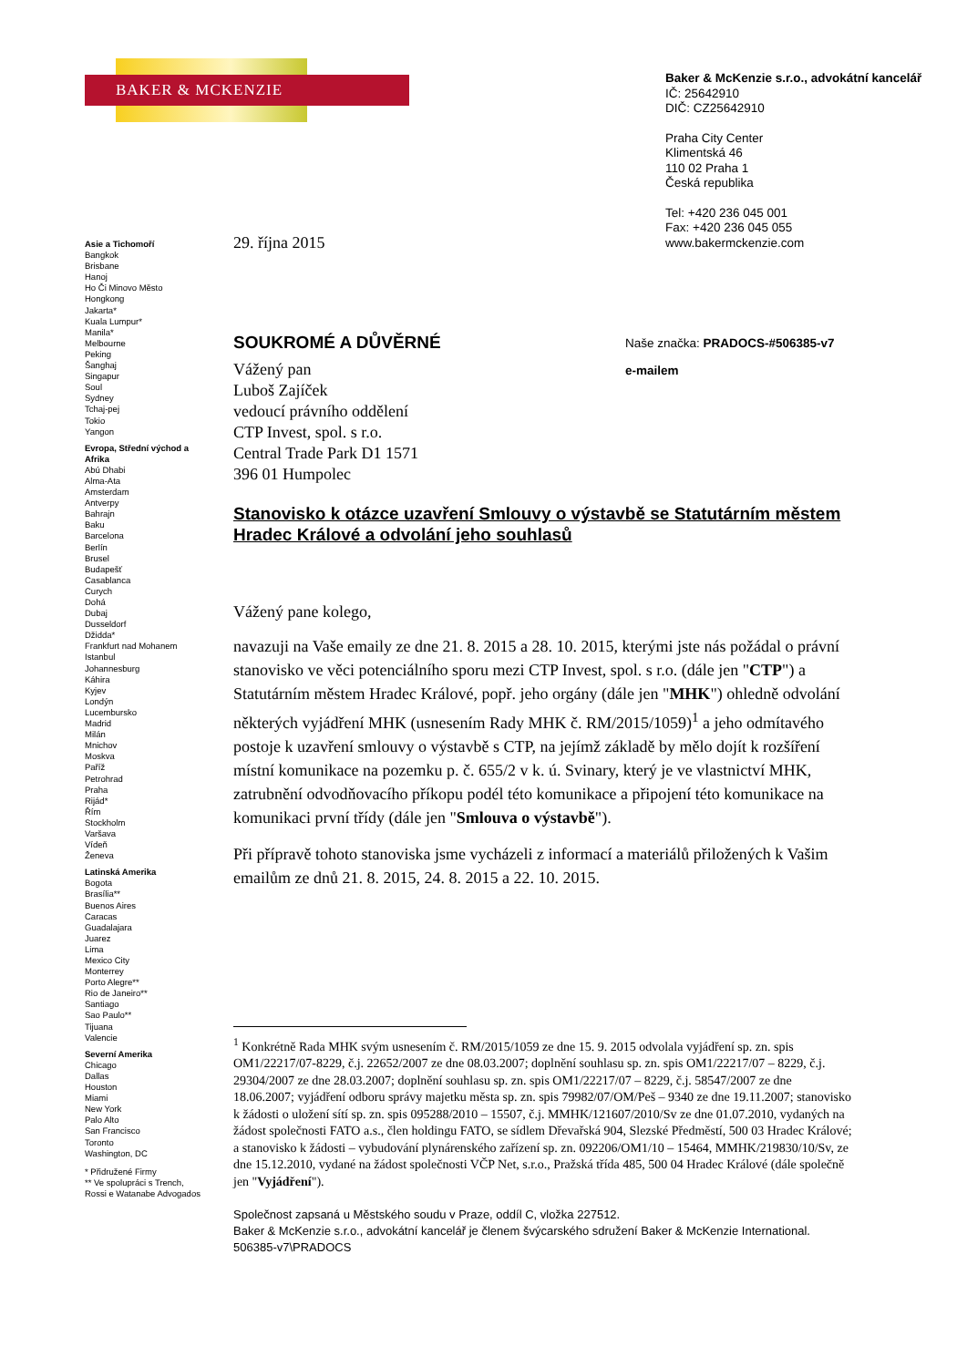BAKER & MCKENZIE
Baker & McKenzie s.r.o., advokátní kancelář
IČ: 25642910
DIČ: CZ25642910
Praha City Center
Klimentská 46
110 02 Praha 1
Česká republika
Tel: +420 236 045 001
Fax: +420 236 045 055
www.bakermckenzie.com
Asie a Tichomoří
Bangkok
Brisbane
Hanoj
Ho Či Minovo Město
Hongkong
Jakarta*
Kuala Lumpur*
Manila*
Melbourne
Peking
Šanghaj
Singapur
Soul
Sydney
Tchaj-pej
Tokio
Yangon
Evropa, Střední východ a Afrika
Abú Dhabi
Alma-Ata
Amsterdam
Antverpy
Bahrajn
Baku
Barcelona
Berlín
Brusel
Budapešť
Casablanca
Curych
Dohá
Dubaj
Dusseldorf
Džidda*
Frankfurt nad Mohanem
Istanbul
Johannesburg
Káhira
Kyjev
Londýn
Lucembursko
Madrid
Milán
Mnichov
Moskva
Paříž
Petrohrad
Praha
Rijád*
Řím
Stockholm
Varšava
Vídeň
Ženeva
Latinská Amerika
Bogota
Brasília**
Buenos Aires
Caracas
Guadalajara
Juarez
Lima
Mexico City
Monterrey
Porto Alegre**
Rio de Janeiro**
Santiago
Sao Paulo**
Tijuana
Valencie
Severní Amerika
Chicago
Dallas
Houston
Miami
New York
Palo Alto
San Francisco
Toronto
Washington, DC
* Přidružené Firmy
** Ve spolupráci s Trench, Rossi e Watanabe Advogados
29. října 2015
SOUKROMÉ A DŮVĚRNÉ
Naše značka: PRADOCS-#506385-v7
e-mailem
Vážený pan
Luboš Zajíček
vedoucí právního oddělení
CTP Invest, spol. s r.o.
Central Trade Park D1 1571
396 01 Humpolec
Stanovisko k otázce uzavření Smlouvy o výstavbě se Statutárním městem Hradec Králové a odvolání jeho souhlasů
Vážený pane kolego,
navazuji na Vaše emaily ze dne 21. 8. 2015 a 28. 10. 2015, kterými jste nás požádal o právní stanovisko ve věci potenciálního sporu mezi CTP Invest, spol. s r.o. (dále jen "CTP") a Statutárním městem Hradec Králové, popř. jeho orgány (dále jen "MHK") ohledně odvolání některých vyjádření MHK (usnesením Rady MHK č. RM/2015/1059)<sup>1</sup> a jeho odmítavého postoje k uzavření smlouvy o výstavbě s CTP, na jejímž základě by mělo dojít k rozšíření místní komunikace na pozemku p. č. 655/2 v k. ú. Svinary, který je ve vlastnictví MHK, zatrubnění odvodňovacího příkopu podél této komunikace a připojení této komunikace na komunikaci první třídy (dále jen "Smlouva o výstavbě").
Při přípravě tohoto stanoviska jsme vycházeli z informací a materiálů přiložených k Vašim emailům ze dnů 21. 8. 2015, 24. 8. 2015 a 22. 10. 2015.
<sup>1</sup> Konkrétně Rada MHK svým usnesením č. RM/2015/1059 ze dne 15. 9. 2015 odvolala vyjádření sp. zn. spis OM1/22217/07-8229, č.j. 22652/2007 ze dne 08.03.2007; doplnění souhlasu sp. zn. spis OM1/22217/07 – 8229, č.j. 29304/2007 ze dne 28.03.2007; doplnění souhlasu sp. zn. spis OM1/22217/07 – 8229, č.j. 58547/2007 ze dne 18.06.2007; vyjádření odboru správy majetku města sp. zn. spis 79982/07/OM/Peš – 9340 ze dne 19.11.2007; stanovisko k žádosti o uložení sítí sp. zn. spis 095288/2010 – 15507, č.j. MMHK/121607/2010/Sv ze dne 01.07.2010, vydaných na žádost společnosti FATO a.s., člen holdingu FATO, se sídlem Dřevařská 904, Slezské Předměstí, 500 03 Hradec Králové; a stanovisko k žádosti – vybudování plynárenského zařízení sp. zn. 092206/OM1/10 – 15464, MMHK/219830/10/Sv, ze dne 15.12.2010, vydané na žádost společnosti VČP Net, s.r.o., Pražská třída 485, 500 04 Hradec Králové (dále společně jen "Vyjádření").
Společnost zapsaná u Městského soudu v Praze, oddíl C, vložka 227512.
Baker & McKenzie s.r.o., advokátní kancelář je členem švýcarského sdružení Baker & McKenzie International.
506385-v7\PRADOCS